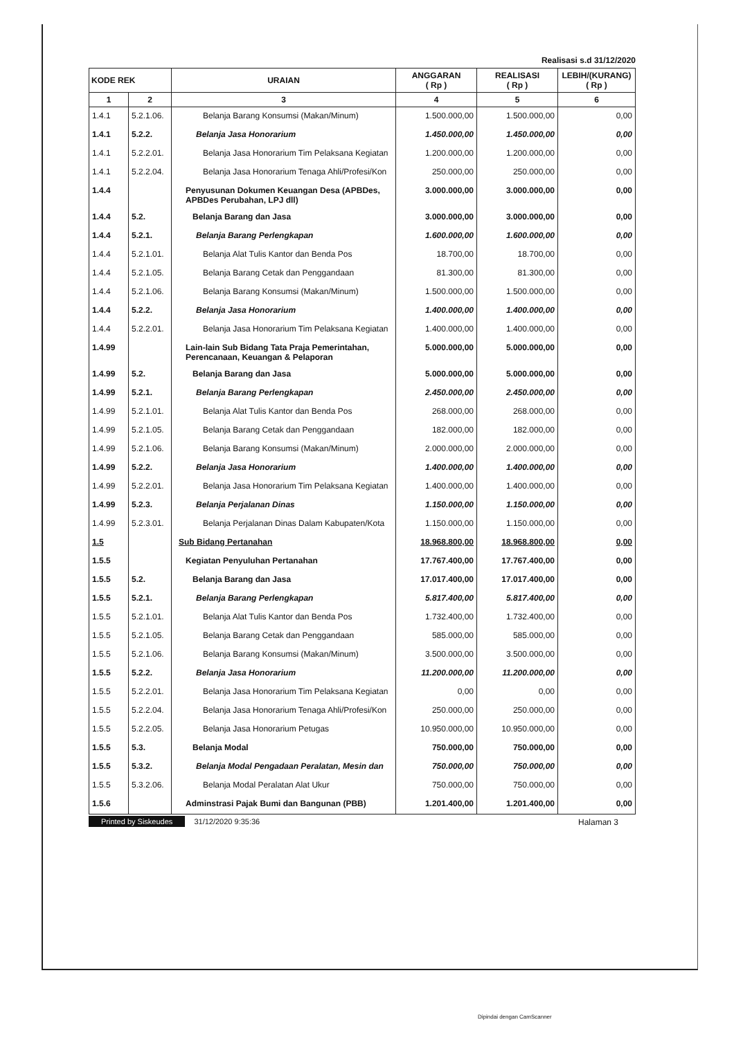Realisasi s.d 31/12/2020
| KODE REK | | URAIAN | ANGGARAN ( Rp ) | REALISASI ( Rp ) | LEBIH/(KURANG) ( Rp ) |
| --- | --- | --- | --- | --- | --- |
| 1 | 2 | 3 | 4 | 5 | 6 |
| 1.4.1 | 5.2.1.06. | Belanja Barang Konsumsi (Makan/Minum) | 1.500.000,00 | 1.500.000,00 | 0,00 |
| 1.4.1 | 5.2.2. | Belanja Jasa Honorarium | 1.450.000,00 | 1.450.000,00 | 0,00 |
| 1.4.1 | 5.2.2.01. | Belanja Jasa Honorarium Tim Pelaksana Kegiatan | 1.200.000,00 | 1.200.000,00 | 0,00 |
| 1.4.1 | 5.2.2.04. | Belanja Jasa Honorarium Tenaga Ahli/Profesi/Kon | 250.000,00 | 250.000,00 | 0,00 |
| 1.4.4 | | Penyusunan Dokumen Keuangan Desa (APBDes, APBDes Perubahan, LPJ dll) | 3.000.000,00 | 3.000.000,00 | 0,00 |
| 1.4.4 | 5.2. | Belanja Barang dan Jasa | 3.000.000,00 | 3.000.000,00 | 0,00 |
| 1.4.4 | 5.2.1. | Belanja Barang Perlengkapan | 1.600.000,00 | 1.600.000,00 | 0,00 |
| 1.4.4 | 5.2.1.01. | Belanja Alat Tulis Kantor dan Benda Pos | 18.700,00 | 18.700,00 | 0,00 |
| 1.4.4 | 5.2.1.05. | Belanja Barang Cetak dan Penggandaan | 81.300,00 | 81.300,00 | 0,00 |
| 1.4.4 | 5.2.1.06. | Belanja Barang Konsumsi (Makan/Minum) | 1.500.000,00 | 1.500.000,00 | 0,00 |
| 1.4.4 | 5.2.2. | Belanja Jasa Honorarium | 1.400.000,00 | 1.400.000,00 | 0,00 |
| 1.4.4 | 5.2.2.01. | Belanja Jasa Honorarium Tim Pelaksana Kegiatan | 1.400.000,00 | 1.400.000,00 | 0,00 |
| 1.4.99 | | Lain-lain Sub Bidang Tata Praja Pemerintahan, Perencanaan, Keuangan & Pelaporan | 5.000.000,00 | 5.000.000,00 | 0,00 |
| 1.4.99 | 5.2. | Belanja Barang dan Jasa | 5.000.000,00 | 5.000.000,00 | 0,00 |
| 1.4.99 | 5.2.1. | Belanja Barang Perlengkapan | 2.450.000,00 | 2.450.000,00 | 0,00 |
| 1.4.99 | 5.2.1.01. | Belanja Alat Tulis Kantor dan Benda Pos | 268.000,00 | 268.000,00 | 0,00 |
| 1.4.99 | 5.2.1.05. | Belanja Barang Cetak dan Penggandaan | 182.000,00 | 182.000,00 | 0,00 |
| 1.4.99 | 5.2.1.06. | Belanja Barang Konsumsi (Makan/Minum) | 2.000.000,00 | 2.000.000,00 | 0,00 |
| 1.4.99 | 5.2.2. | Belanja Jasa Honorarium | 1.400.000,00 | 1.400.000,00 | 0,00 |
| 1.4.99 | 5.2.2.01. | Belanja Jasa Honorarium Tim Pelaksana Kegiatan | 1.400.000,00 | 1.400.000,00 | 0,00 |
| 1.4.99 | 5.2.3. | Belanja Perjalanan Dinas | 1.150.000,00 | 1.150.000,00 | 0,00 |
| 1.4.99 | 5.2.3.01. | Belanja Perjalanan Dinas Dalam Kabupaten/Kota | 1.150.000,00 | 1.150.000,00 | 0,00 |
| 1.5 | | Sub Bidang Pertanahan | 18.968.800,00 | 18.968.800,00 | 0,00 |
| 1.5.5 | | Kegiatan Penyuluhan Pertanahan | 17.767.400,00 | 17.767.400,00 | 0,00 |
| 1.5.5 | 5.2. | Belanja Barang dan Jasa | 17.017.400,00 | 17.017.400,00 | 0,00 |
| 1.5.5 | 5.2.1. | Belanja Barang Perlengkapan | 5.817.400,00 | 5.817.400,00 | 0,00 |
| 1.5.5 | 5.2.1.01. | Belanja Alat Tulis Kantor dan Benda Pos | 1.732.400,00 | 1.732.400,00 | 0,00 |
| 1.5.5 | 5.2.1.05. | Belanja Barang Cetak dan Penggandaan | 585.000,00 | 585.000,00 | 0,00 |
| 1.5.5 | 5.2.1.06. | Belanja Barang Konsumsi (Makan/Minum) | 3.500.000,00 | 3.500.000,00 | 0,00 |
| 1.5.5 | 5.2.2. | Belanja Jasa Honorarium | 11.200.000,00 | 11.200.000,00 | 0,00 |
| 1.5.5 | 5.2.2.01. | Belanja Jasa Honorarium Tim Pelaksana Kegiatan | 0,00 | 0,00 | 0,00 |
| 1.5.5 | 5.2.2.04. | Belanja Jasa Honorarium Tenaga Ahli/Profesi/Kon | 250.000,00 | 250.000,00 | 0,00 |
| 1.5.5 | 5.2.2.05. | Belanja Jasa Honorarium Petugas | 10.950.000,00 | 10.950.000,00 | 0,00 |
| 1.5.5 | 5.3. | Belanja Modal | 750.000,00 | 750.000,00 | 0,00 |
| 1.5.5 | 5.3.2. | Belanja Modal Pengadaan Peralatan, Mesin dan | 750.000,00 | 750.000,00 | 0,00 |
| 1.5.5 | 5.3.2.06. | Belanja Modal Peralatan Alat Ukur | 750.000,00 | 750.000,00 | 0,00 |
| 1.5.6 | | Adminstrasi Pajak Bumi dan Bangunan (PBB) | 1.201.400,00 | 1.201.400,00 | 0,00 |
Printed by Siskeudes 31/12/2020 9:35:36
Halaman 3
Dipindai dengan CamScanner